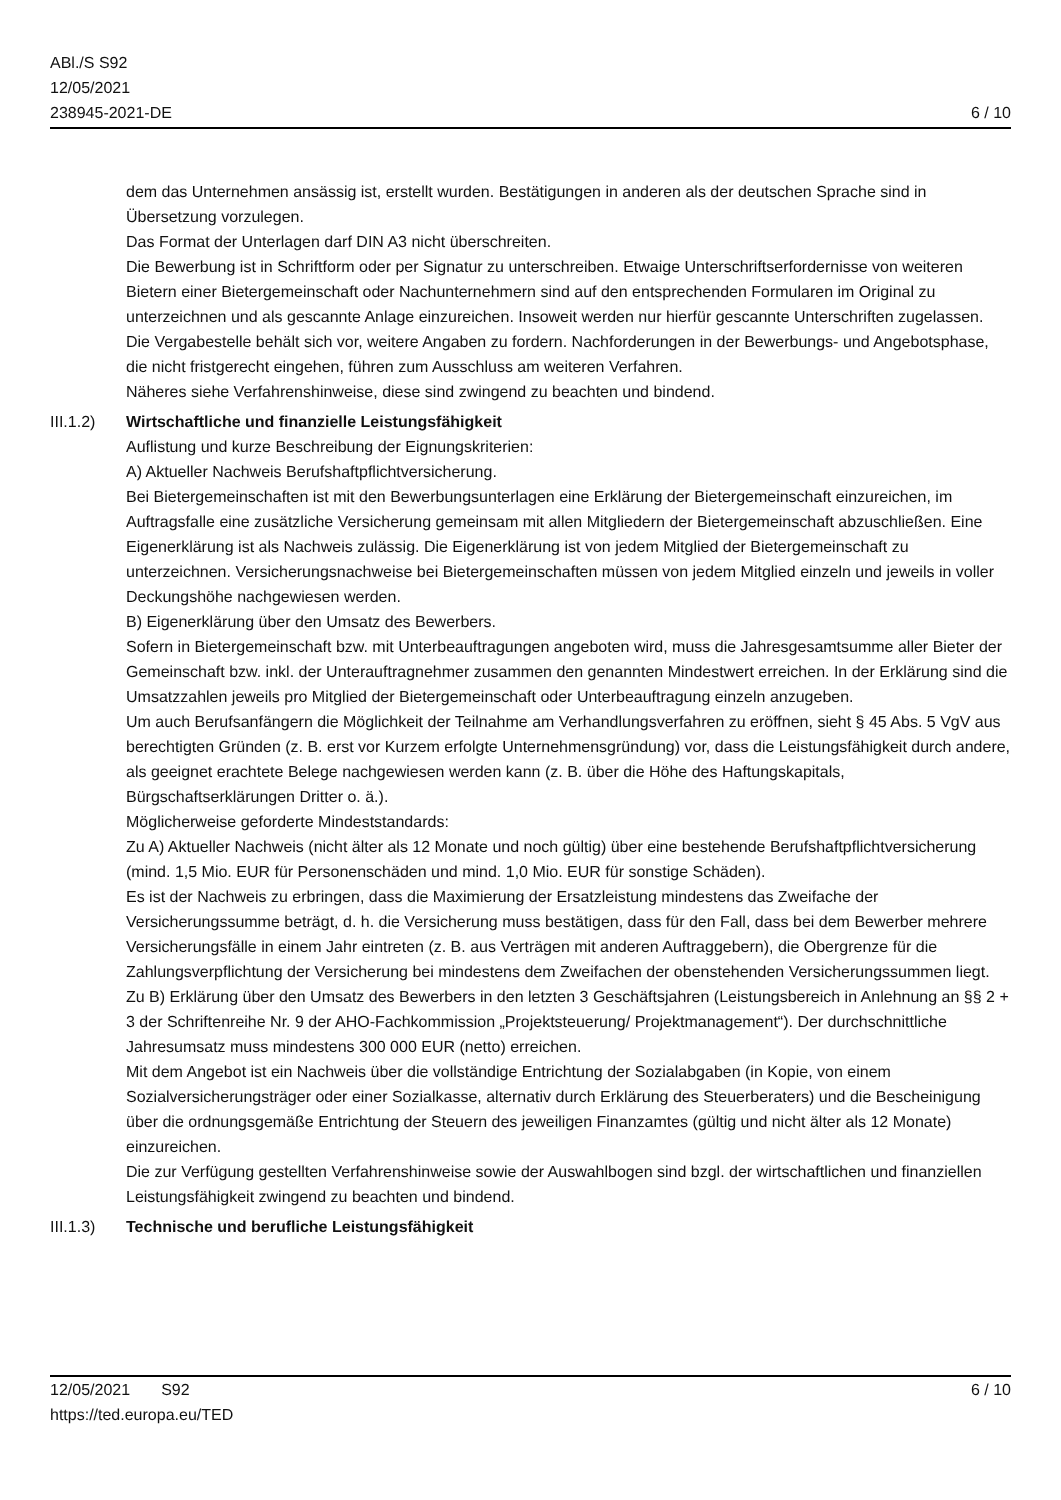ABl./S S92
12/05/2021
238945-2021-DE
6 / 10
dem das Unternehmen ansässig ist, erstellt wurden. Bestätigungen in anderen als der deutschen Sprache sind in Übersetzung vorzulegen.
Das Format der Unterlagen darf DIN A3 nicht überschreiten.
Die Bewerbung ist in Schriftform oder per Signatur zu unterschreiben. Etwaige Unterschriftserfordernisse von weiteren Bietern einer Bietergemeinschaft oder Nachunternehmern sind auf den entsprechenden Formularen im Original zu unterzeichnen und als gescannte Anlage einzureichen. Insoweit werden nur hierfür gescannte Unterschriften zugelassen. Die Vergabestelle behält sich vor, weitere Angaben zu fordern. Nachforderungen in der Bewerbungs- und Angebotsphase, die nicht fristgerecht eingehen, führen zum Ausschluss am weiteren Verfahren.
Näheres siehe Verfahrenshinweise, diese sind zwingend zu beachten und bindend.
III.1.2)
Wirtschaftliche und finanzielle Leistungsfähigkeit
Auflistung und kurze Beschreibung der Eignungskriterien:
A) Aktueller Nachweis Berufshaftpflichtversicherung.
Bei Bietergemeinschaften ist mit den Bewerbungsunterlagen eine Erklärung der Bietergemeinschaft einzureichen, im Auftragsfalle eine zusätzliche Versicherung gemeinsam mit allen Mitgliedern der Bietergemeinschaft abzuschließen. Eine Eigenerklärung ist als Nachweis zulässig. Die Eigenerklärung ist von jedem Mitglied der Bietergemeinschaft zu unterzeichnen. Versicherungsnachweise bei Bietergemeinschaften müssen von jedem Mitglied einzeln und jeweils in voller Deckungshöhe nachgewiesen werden.
B) Eigenerklärung über den Umsatz des Bewerbers.
Sofern in Bietergemeinschaft bzw. mit Unterbeauftragungen angeboten wird, muss die Jahresgesamtsumme aller Bieter der Gemeinschaft bzw. inkl. der Unterauftragnehmer zusammen den genannten Mindestwert erreichen. In der Erklärung sind die Umsatzzahlen jeweils pro Mitglied der Bietergemeinschaft oder Unterbeauftragung einzeln anzugeben.
Um auch Berufsanfängern die Möglichkeit der Teilnahme am Verhandlungsverfahren zu eröffnen, sieht § 45 Abs. 5 VgV aus berechtigten Gründen (z. B. erst vor Kurzem erfolgte Unternehmensgründung) vor, dass die Leistungsfähigkeit durch andere, als geeignet erachtete Belege nachgewiesen werden kann (z. B. über die Höhe des Haftungskapitals, Bürgschaftserklärungen Dritter o. ä.).
Möglicherweise geforderte Mindeststandards:
Zu A) Aktueller Nachweis (nicht älter als 12 Monate und noch gültig) über eine bestehende Berufshaftpflichtversicherung (mind. 1,5 Mio. EUR für Personenschäden und mind. 1,0 Mio. EUR für sonstige Schäden).
Es ist der Nachweis zu erbringen, dass die Maximierung der Ersatzleistung mindestens das Zweifache der Versicherungssumme beträgt, d. h. die Versicherung muss bestätigen, dass für den Fall, dass bei dem Bewerber mehrere Versicherungsfälle in einem Jahr eintreten (z. B. aus Verträgen mit anderen Auftraggebern), die Obergrenze für die Zahlungsverpflichtung der Versicherung bei mindestens dem Zweifachen der obenstehenden Versicherungssummen liegt.
Zu B) Erklärung über den Umsatz des Bewerbers in den letzten 3 Geschäftsjahren (Leistungsbereich in Anlehnung an §§ 2 + 3 der Schriftenreihe Nr. 9 der AHO-Fachkommission „Projektsteuerung/ Projektmanagement“). Der durchschnittliche Jahresumsatz muss mindestens 300 000 EUR (netto) erreichen.
Mit dem Angebot ist ein Nachweis über die vollständige Entrichtung der Sozialabgaben (in Kopie, von einem Sozialversicherungsträger oder einer Sozialkasse, alternativ durch Erklärung des Steuerberaters) und die Bescheinigung über die ordnungsgemäße Entrichtung der Steuern des jeweiligen Finanzamtes (gültig und nicht älter als 12 Monate) einzureichen.
Die zur Verfügung gestellten Verfahrenshinweise sowie der Auswahlbogen sind bzgl. der wirtschaftlichen und finanziellen Leistungsfähigkeit zwingend zu beachten und bindend.
III.1.3)
Technische und berufliche Leistungsfähigkeit
12/05/2021 S92 6 / 10
https://ted.europa.eu/TED